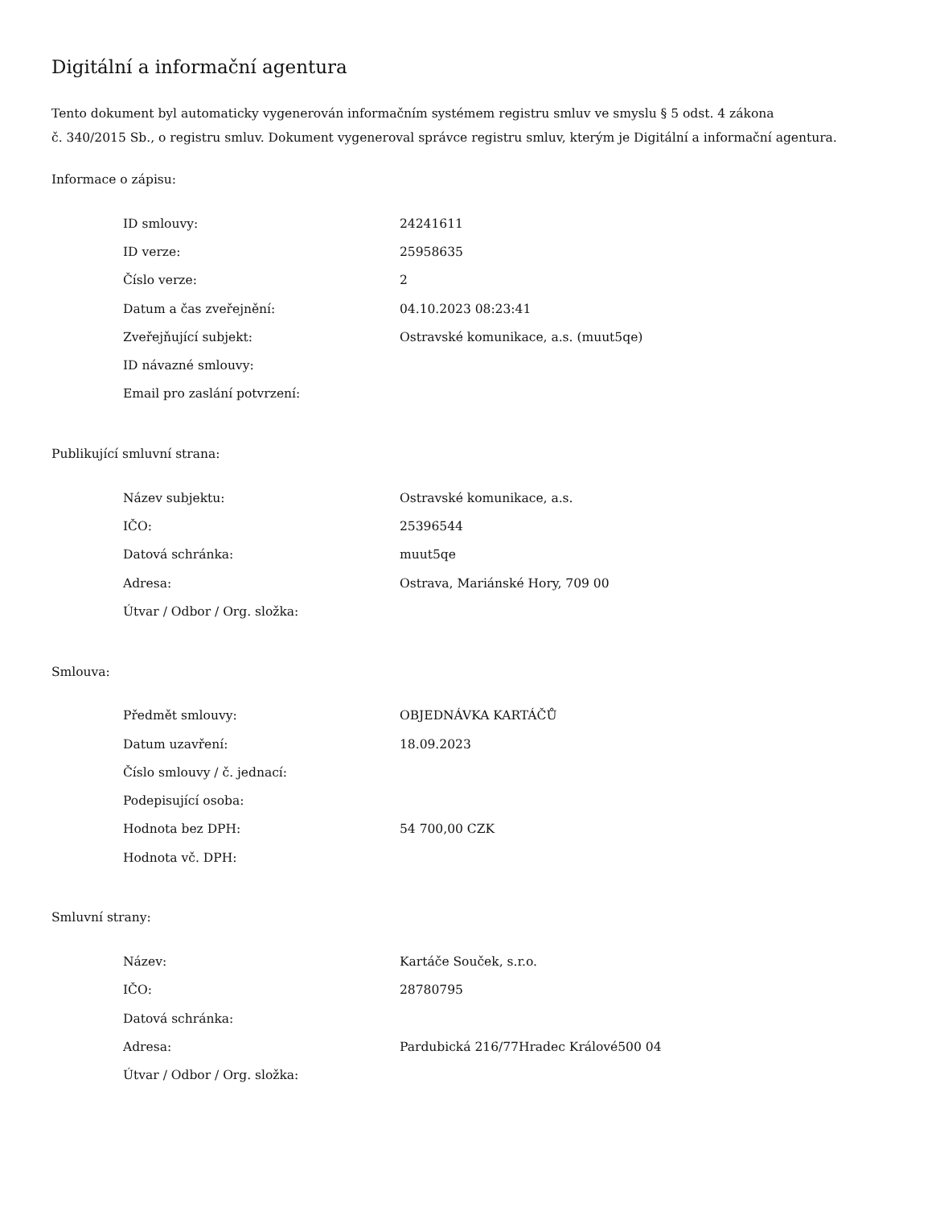Digitální a informační agentura
Tento dokument byl automaticky vygenerován informačním systémem registru smluv ve smyslu § 5 odst. 4 zákona
č. 340/2015 Sb., o registru smluv. Dokument vygeneroval správce registru smluv, kterým je Digitální a informační agentura.
Informace o zápisu:
| ID smlouvy: | 24241611 |
| ID verze: | 25958635 |
| Číslo verze: | 2 |
| Datum a čas zveřejnění: | 04.10.2023 08:23:41 |
| Zveřejňující subjekt: | Ostravské komunikace, a.s. (muut5qe) |
| ID návazné smlouvy: | |
| Email pro zaslání potvrzení: | |
Publikující smluvní strana:
| Název subjektu: | Ostravské komunikace, a.s. |
| IČO: | 25396544 |
| Datová schránka: | muut5qe |
| Adresa: | Ostrava, Mariánské Hory, 709 00 |
| Útvar / Odbor / Org. složka: | |
Smlouva:
| Předmět smlouvy: | OBJEDNÁVKA KARTÁČŮ |
| Datum uzavření: | 18.09.2023 |
| Číslo smlouvy / č. jednací: | |
| Podepisující osoba: | |
| Hodnota bez DPH: | 54 700,00 CZK |
| Hodnota vč. DPH: | |
Smluvní strany:
| Název: | Kartáče Souček, s.r.o. |
| IČO: | 28780795 |
| Datová schránka: | |
| Adresa: | Pardubická 216/77Hradec Králové500 04 |
| Útvar / Odbor / Org. složka: | |